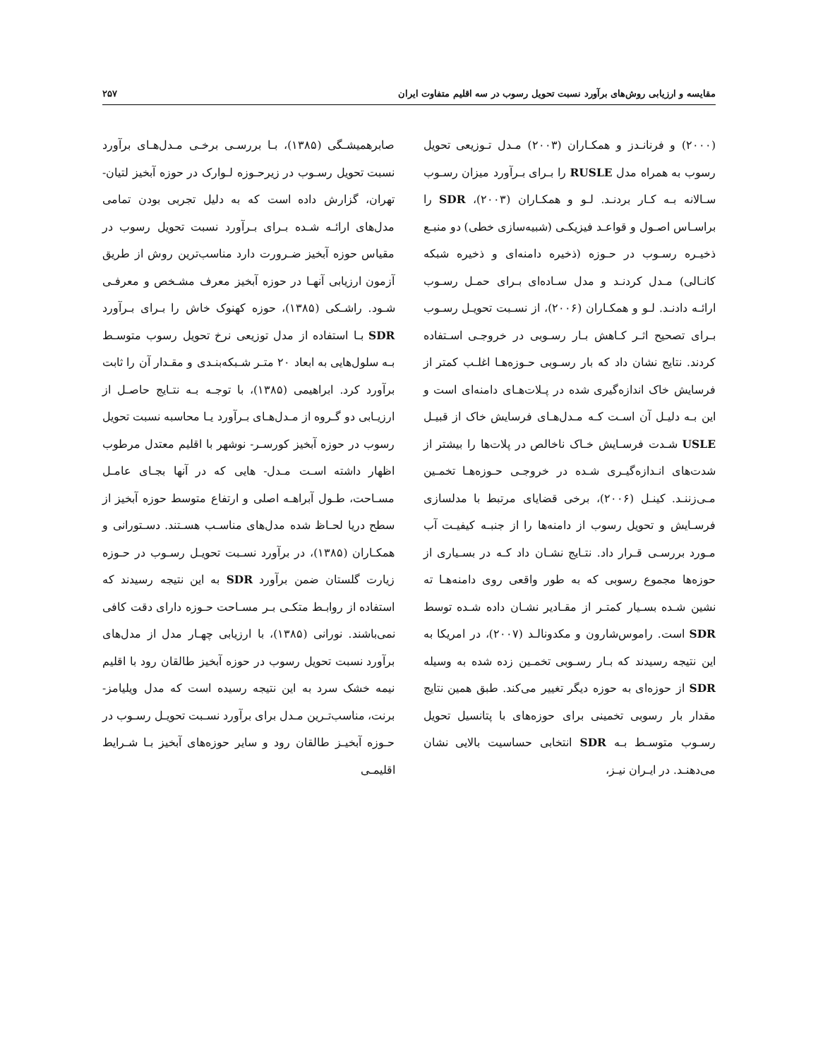مقایسه و ارزیابی روش‌های برآورد نسبت تحویل رسوب در سه اقلیم متفاوت ایران ۲۵۷
(۲۰۰۰) و فرنانـدز و همکـاران (۲۰۰۳) مـدل تـوزیعی تحویل رسوب به همراه مدل RUSLE را بـرای بـرآورد میزان رسـوب سـالانه بـه کـار بردنـد. لـو و همکـاران (۲۰۰۳)، SDR را براسـاس اصـول و قواعـد فیزیکـی (شبیه‌سازی خطی) دو منبـع ذخیـره رسـوب در حـوزه (ذخیره دامنه‌ای و ذخیره شبکه کانـالی) مـدل کردنـد و مدل سـاده‌ای بـرای حمـل رسـوب ارائـه دادنـد. لـو و همکـاران (۲۰۰۶)، از نسـبت تحویـل رسـوب بـرای تصحیح اثـر کـاهش بـار رسـوبی در خروجـی اسـتفاده کردند. نتایج نشان داد که بار رسـوبی حـوزه‌هـا اغلـب کمتر از فرسایش خاک اندازه‌گیری شده در پـلات‌هـای دامنه‌ای است و این بـه دلیـل آن اسـت کـه مـدل‌هـای فرسایش خاک از قبیـل USLE شـدت فرسـایش خـاک ناخالص در پلات‌ها را بیشتر از شدت‌های انـدازه‌گیـری شـده در خروجـی حـوزه‌هـا تخمـین مـی‌زننـد. کینـل (۲۰۰۶)، برخی قضایای مرتبط با مدلسازی فرسـایش و تحویل رسوب از دامنه‌ها را از جنبـه کیفیـت آب مـورد بررسـی قـرار داد. نتـایج نشـان داد کـه در بسـیاری از حوزه‌ها مجموع رسوبی که به طور واقعی روی دامنه‌هـا ته نشین شـده بسـیار کمتـر از مقـادیر نشـان داده شـده توسط SDR است. راموس‌شارون و مکدونالـد (۲۰۰۷)، در امریکا به این نتیجه رسیدند که بـار رسـوبی تخمـین زده شده به وسیله SDR از حوزه‌ای به حوزه دیگر تغییر می‌کند. طبق همین نتایج مقدار بار رسوبی تخمینی برای حوزه‌های با پتانسیل تحویل رسـوب متوسـط بـه SDR انتخابی حساسیت بالایی نشان می‌دهنـد. در ایـران نیـز،
صابرهمیشـگی (۱۳۸۵)، بـا بررسـی برخـی مـدل‌هـای برآورد نسبت تحویل رسـوب در زیرحـوزه لـوارک در حوزه آبخیز لتیان- تهران، گزارش داده است که به دلیل تجربی بودن تمامی مدل‌های ارائـه شـده بـرای بـرآورد نسبت تحویل رسوب در مقیاس حوزه آبخیز ضـرورت دارد مناسب‌ترین روش از طریق آزمون ارزیابی آنهـا در حوزه آبخیز معرف مشـخص و معرفـی شـود. راشـکی (۱۳۸۵)، حوزه کهنوک خاش را بـرای بـرآورد SDR بـا استفاده از مدل توزیعی نرخ تحویل رسوب متوسـط بـه سلول‌هایی به ابعاد ۲۰ متـر شـبکه‌بنـدی و مقـدار آن را ثابت برآورد کرد. ابراهیمی (۱۳۸۵)، با توجـه بـه نتـایج حاصـل از ارزیـابی دو گـروه از مـدل‌هـای بـرآورد یـا محاسبه نسبت تحویل رسوب در حوزه آبخیز کورسـر- نوشهر با اقلیم معتدل مرطوب اظهار داشته اسـت مـدل- هایی که در آنها بجـای عامـل مسـاحت، طـول آبراهـه اصلی و ارتفاع متوسط حوزه آبخیز از سطح دریا لحـاظ شده مدل‌های مناسـب هسـتند. دسـتورانی و همکـاران (۱۳۸۵)، در برآورد نسـبت تحویـل رسـوب در حـوزه زیارت گلستان ضمن برآورد SDR به این نتیجه رسیدند که استفاده از روابـط متکـی بـر مسـاحت حـوزه دارای دقت کافی نمی‌باشند. نورانی (۱۳۸۵)، با ارزیابی چهـار مدل از مدل‌های برآورد نسبت تحویل رسوب در حوزه آبخیز طالقان رود با اقلیم نیمه خشک سرد به این نتیجه رسیده است که مدل ویلیامز- برنت، مناسب‌تـرین مـدل برای برآورد نسـبت تحویـل رسـوب در حـوزه آبخیـز طالقان رود و سایر حوزه‌های آبخیز بـا شـرایط اقلیمـی